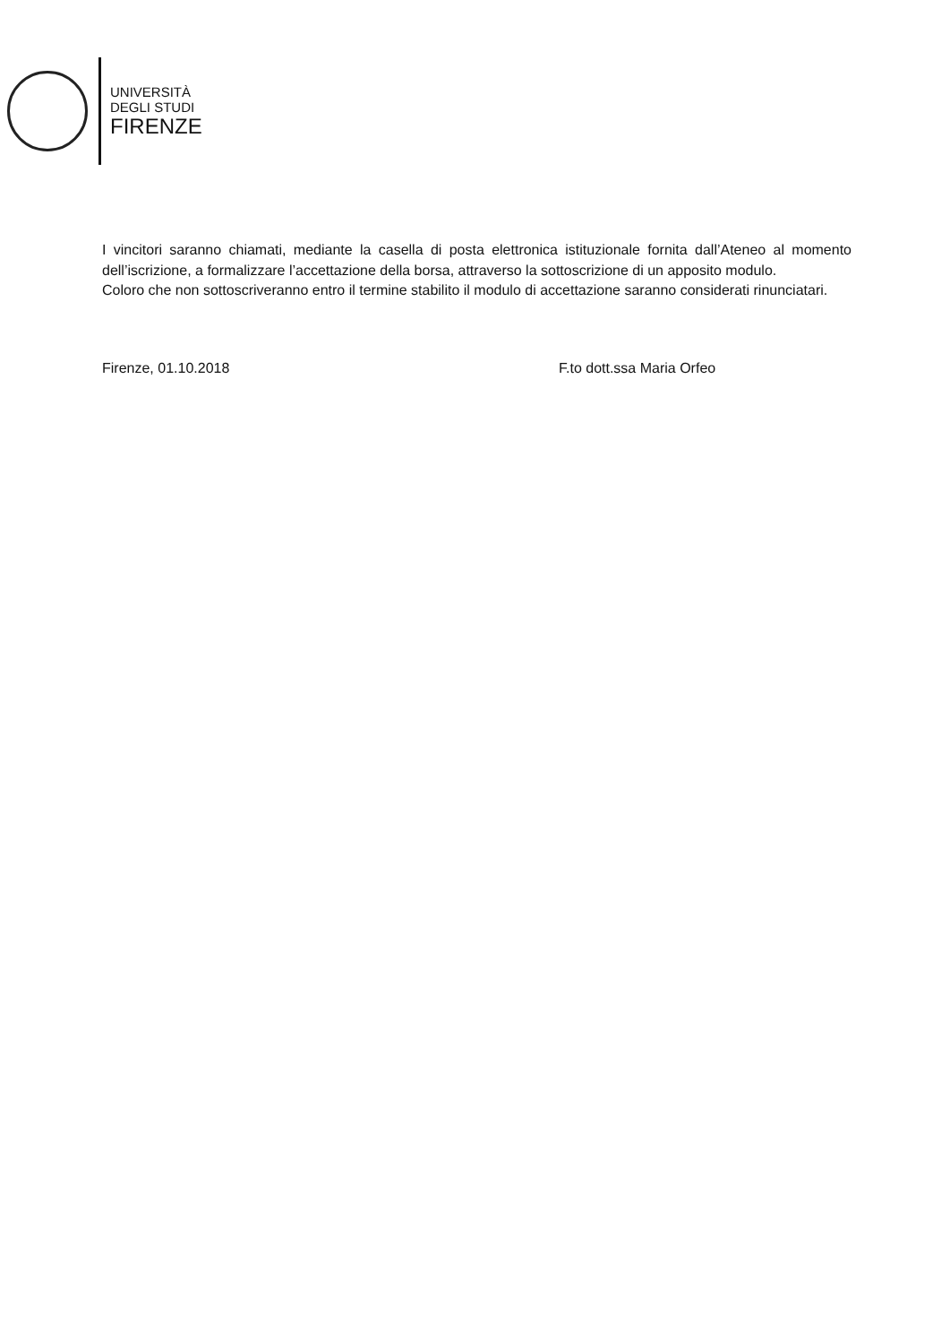UNIVERSITÀ
DEGLI STUDI
FIRENZE
I vincitori saranno chiamati, mediante la casella di posta elettronica istituzionale fornita dall’Ateneo al momento dell’iscrizione, a formalizzare l’accettazione della borsa, attraverso la sottoscrizione di un apposito modulo.
Coloro che non sottoscriveranno entro il termine stabilito il modulo di accettazione saranno considerati rinunciatari.
Firenze, 01.10.2018 F.to dott.ssa Maria Orfeo